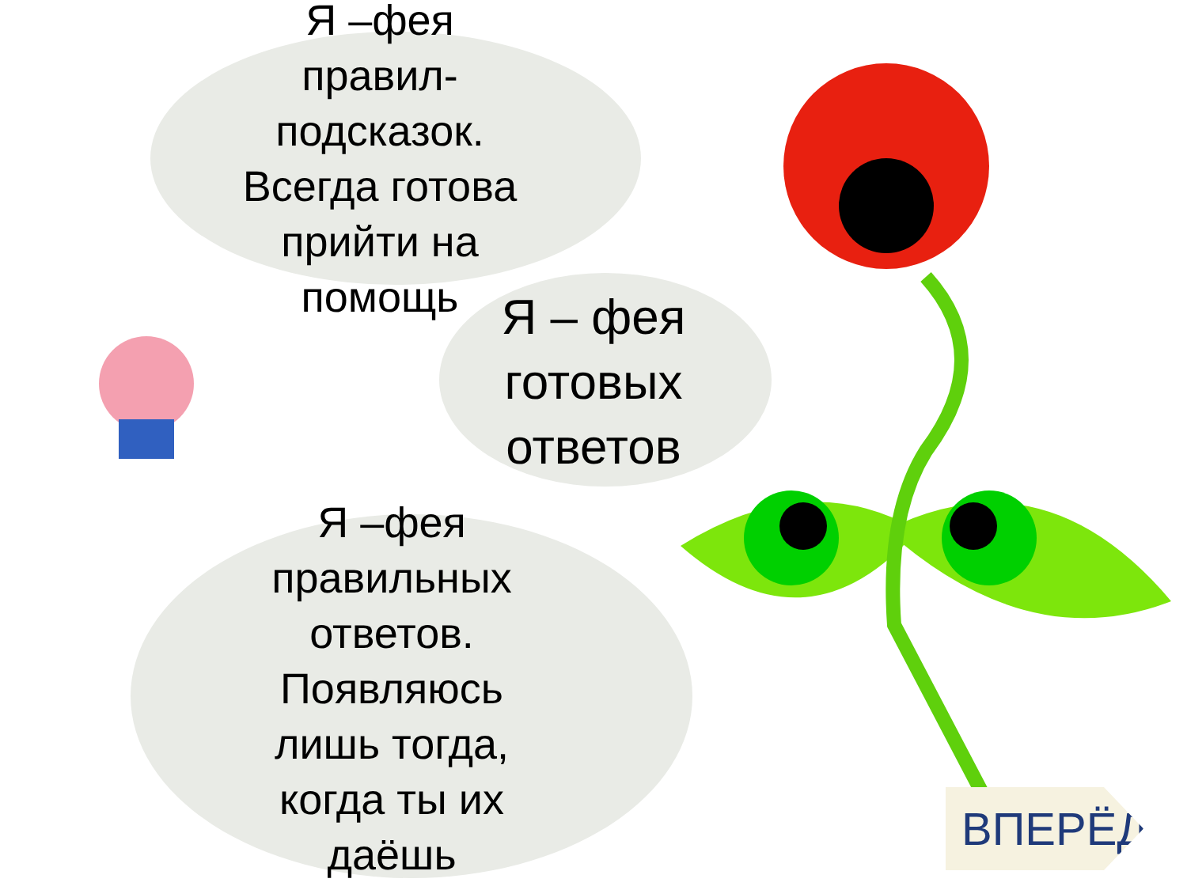Я –фея
правил-
подсказок.
Всегда готова
прийти на
помощь
Я – фея
готовых
ответов
Я –фея
правильных
ответов.
Появляюсь
лишь тогда,
когда ты их
даёшь
ВПЕРЁД